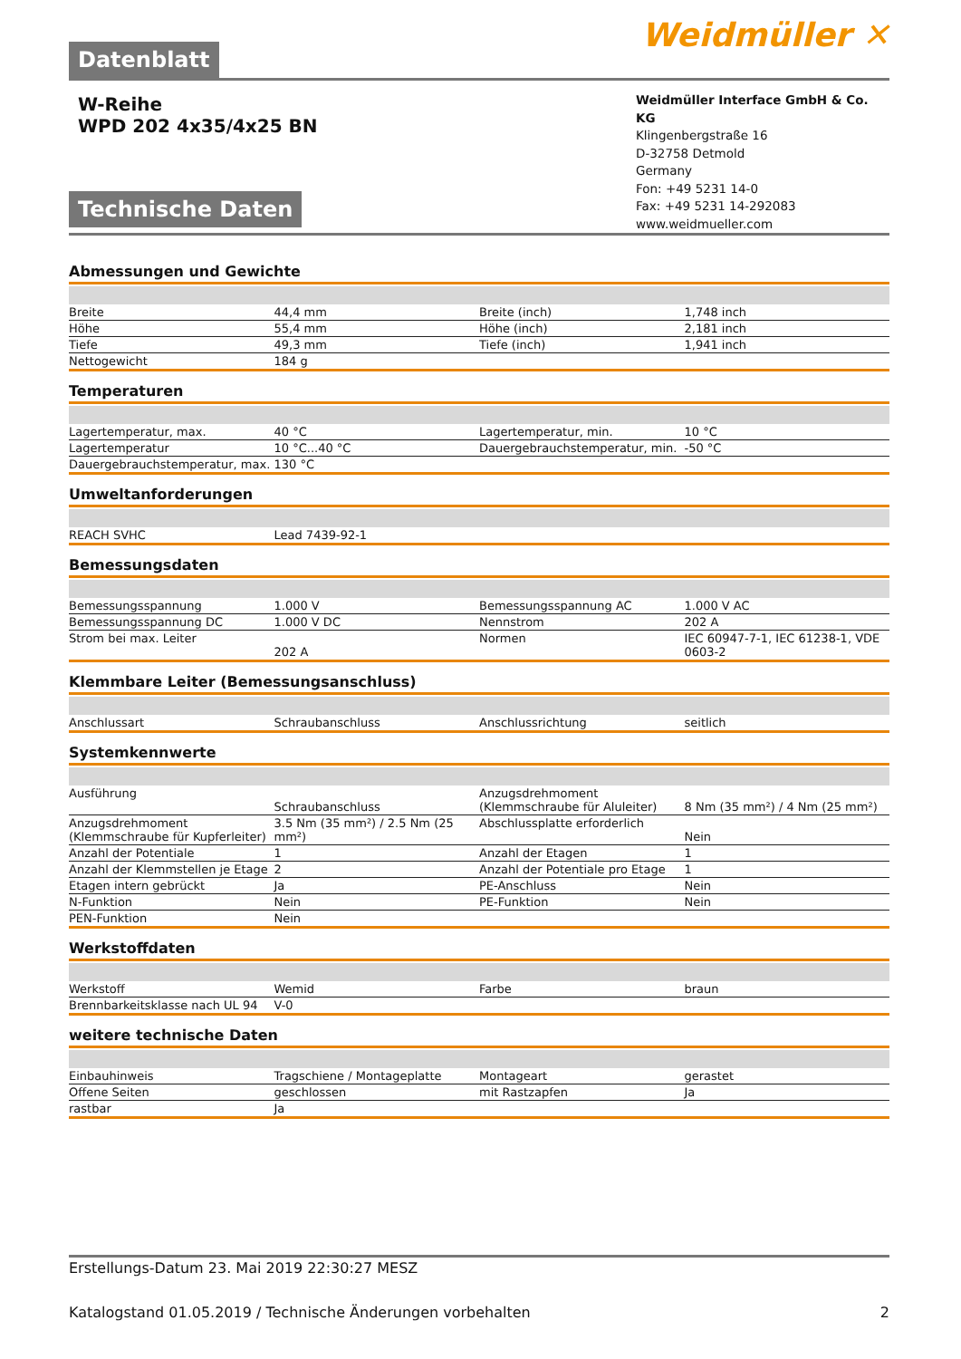Datenblatt
Weidmüller ✕
W-Reihe
WPD 202 4x35/4x25 BN
Technische Daten
Weidmüller Interface GmbH & Co. KG
Klingenbergstraße 16
D-32758 Detmold
Germany
Fon: +49 5231 14-0
Fax: +49 5231 14-292083
www.weidmueller.com
Abmessungen und Gewichte
| Breite | 44,4 mm | | Breite (inch) | 1,748 inch |
| Höhe | 55,4 mm | | Höhe (inch) | 2,181 inch |
| Tiefe | 49,3 mm | | Tiefe (inch) | 1,941 inch |
| Nettogewicht | 184 g | | | |
Temperaturen
| Lagertemperatur, max. | 40 °C | | Lagertemperatur, min. | 10 °C |
| Lagertemperatur | 10 °C...40 °C | | Dauergebrauchstemperatur, min. | -50 °C |
| Dauergebrauchstemperatur, max. | 130 °C | | | |
Umweltanforderungen
| REACH SVHC | Lead 7439-92-1 | | | |
Bemessungsdaten
| Bemessungsspannung | 1.000 V | | Bemessungsspannung AC | 1.000 V AC |
| Bemessungsspannung DC | 1.000 V DC | | Nennstrom | 202 A |
| Strom bei max. Leiter | 202 A | | Normen | IEC 60947-7-1, IEC 61238-1, VDE 0603-2 |
Klemmbare Leiter (Bemessungsanschluss)
| Anschlussart | Schraubanschluss | | Anschlussrichtung | seitlich |
Systemkennwerte
| Ausführung | Schraubanschluss | | Anzugsdrehmoment (Klemmschraube für Aluleiter) | 8 Nm (35 mm²) / 4 Nm (25 mm²) |
| Anzugsdrehmoment (Klemmschraube für Kupferleiter) | 3.5 Nm (35 mm²) / 2.5 Nm (25 mm²) | | Abschlussplatte erforderlich | Nein |
| Anzahl der Potentiale | 1 | | Anzahl der Etagen | 1 |
| Anzahl der Klemmstellen je Etage | 2 | | Anzahl der Potentiale pro Etage | 1 |
| Etagen intern gebrückt | Ja | | PE-Anschluss | Nein |
| N-Funktion | Nein | | PE-Funktion | Nein |
| PEN-Funktion | Nein | | | |
Werkstoffdaten
| Werkstoff | Wemid | | Farbe | braun |
| Brennbarkeitsklasse nach UL 94 | V-0 | | | |
weitere technische Daten
| Einbauhinweis | Tragschiene / Montageplatte | | Montageart | gerastet |
| Offene Seiten | geschlossen | | mit Rastzapfen | Ja |
| rastbar | Ja | | | |
Erstellungs-Datum 23. Mai 2019 22:30:27 MESZ
Katalogstand 01.05.2019 / Technische Änderungen vorbehalten 2